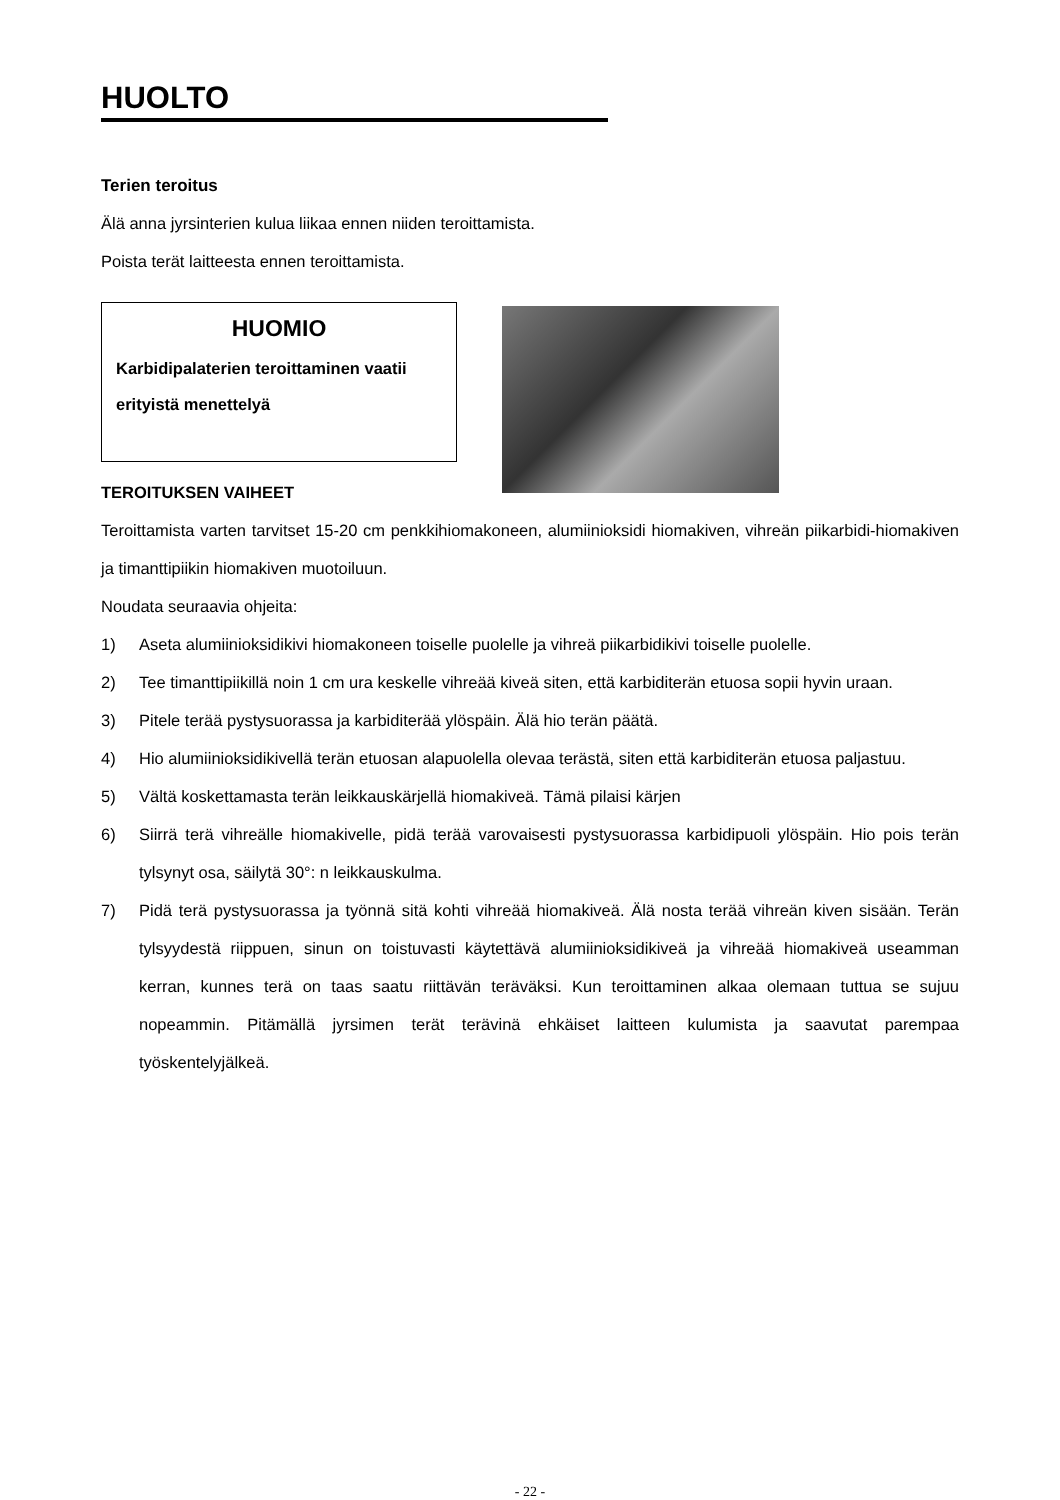HUOLTO
Terien teroitus
Älä anna jyrsinterien kulua liikaa ennen niiden teroittamista.
Poista terät laitteesta ennen teroittamista.
HUOMIO
Karbidipalaterien teroittaminen vaatii erityistä menettelyä
TEROITUKSEN VAIHEET
Teroittamista varten tarvitset 15-20 cm penkkihiomakoneen, alumiinioksidi hiomakiven, vihreän piikarbidi-hiomakiven ja timanttipiikin hiomakiven muotoiluun.
Noudata seuraavia ohjeita:
1) Aseta alumiinioksidikivi hiomakoneen toiselle puolelle ja vihreä piikarbidikivi toiselle puolelle.
2) Tee timanttipiikillä noin 1 cm ura keskelle vihreää kiveä siten, että karbiditerän etuosa sopii hyvin uraan.
3) Pitele terää pystysuorassa ja karbiditerää ylöspäin. Älä hio terän päätä.
4) Hio alumiinioksidikivellä terän etuosan alapuolella olevaa terästä, siten että karbiditerän etuosa paljastuu.
5) Vältä koskettamasta terän leikkauskärjellä hiomakiveä. Tämä pilaisi kärjen
6) Siirrä terä vihreälle hiomakivelle, pidä terää varovaisesti pystysuorassa karbidipuoli ylöspäin. Hio pois terän tylsynyt osa, säilytä 30°: n leikkauskulma.
7) Pidä terä pystysuorassa ja työnnä sitä kohti vihreää hiomakiveä. Älä nosta terää vihreän kiven sisään. Terän tylsyydestä riippuen, sinun on toistuvasti käytettävä alumiinioksidikiveä ja vihreää hiomakiveä useamman kerran, kunnes terä on taas saatu riittävän teräväksi. Kun teroittaminen alkaa olemaan tuttua se sujuu nopeammin. Pitämällä jyrsimen terät terävinä ehkäiset laitteen kulumista ja saavutat parempaa työskentelyjälkeä.
- 22 -